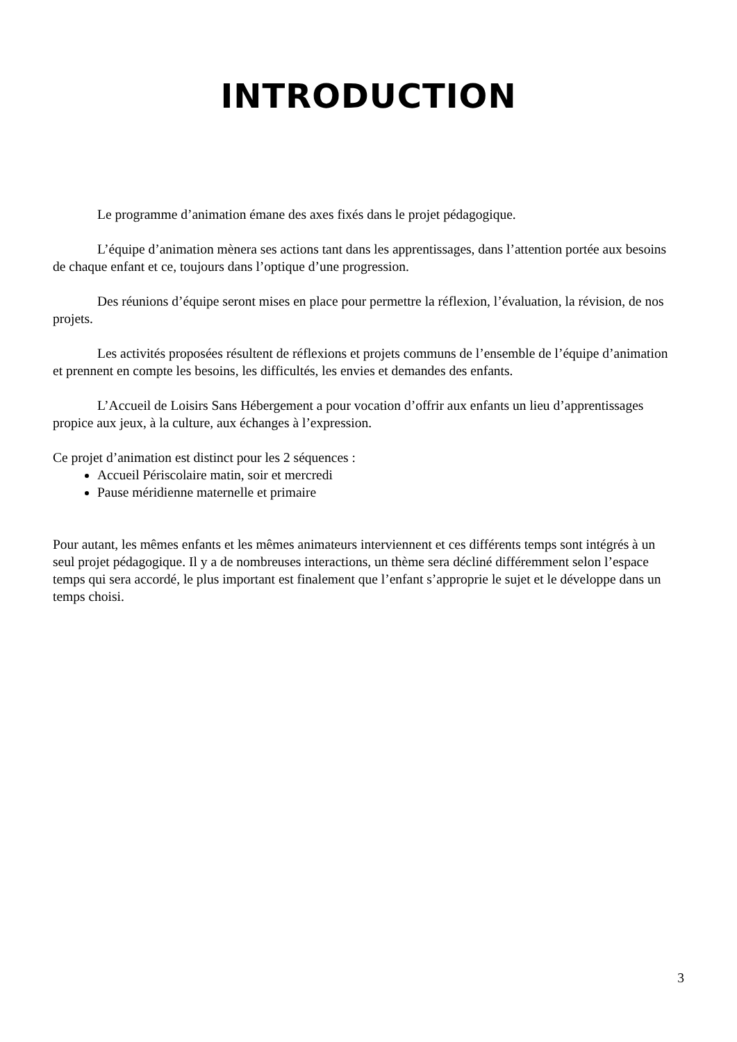INTRODUCTION
Le programme d’animation émane des axes fixés dans le projet pédagogique.
L’équipe d’animation mènera ses actions tant dans les apprentissages, dans l’attention portée aux besoins de chaque enfant et ce, toujours dans l’optique d’une progression.
Des réunions d’équipe seront mises en place pour permettre la réflexion, l’évaluation, la révision, de nos projets.
Les activités proposées résultent de réflexions et projets communs de l’ensemble de l’équipe d’animation et prennent en compte les besoins, les difficultés, les envies et demandes des enfants.
L’Accueil de Loisirs Sans Hébergement a pour vocation d’offrir aux enfants un lieu d’apprentissages propice aux jeux, à la culture, aux échanges à l’expression.
Ce projet d’animation est distinct pour les 2 séquences :
Accueil Périscolaire matin, soir et mercredi
Pause méridienne maternelle et primaire
Pour autant, les mêmes enfants et les mêmes animateurs interviennent et ces différents temps sont intégrés à un seul projet pédagogique. Il y a de nombreuses interactions, un thème sera décliné différemment selon l’espace temps qui sera accordé, le plus important est finalement que l’enfant s’approprie le sujet et le développe dans un temps choisi.
3